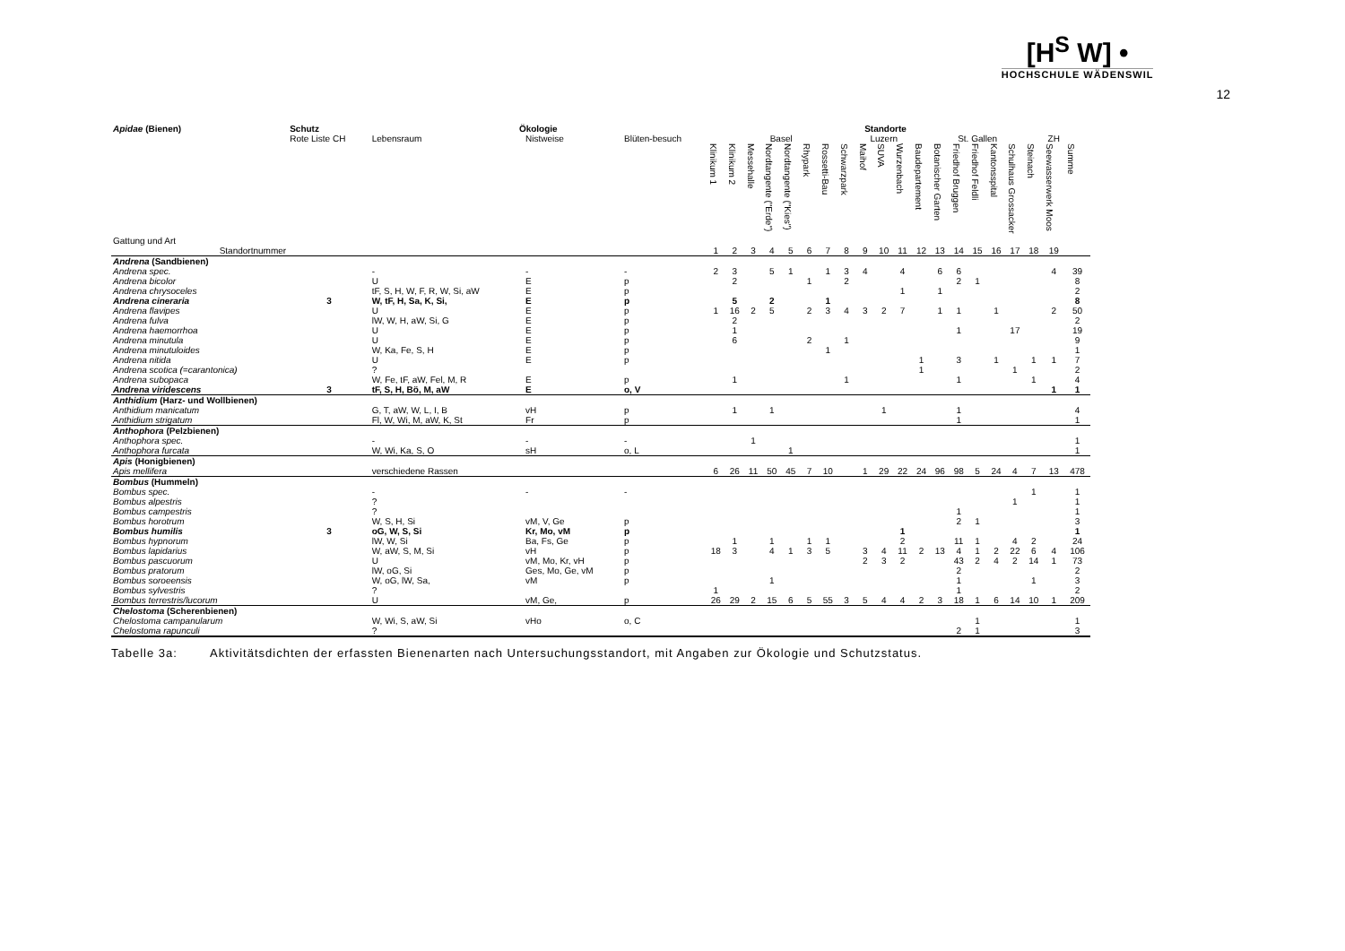[H<sup>S</sup> W] •
HOCHSCHULE WÄDENSWIL
12
| Apidae (Bienen) | Schutz | Ökologie | | | Standorte | | | | | | | | | | | | | | | | | | | |
| --- | --- | --- | --- | --- | --- | --- | --- | --- | --- | --- | --- | --- | --- | --- | --- | --- | --- | --- | --- | --- | --- | --- | --- | --- |
| | Rote Liste CH | Lebensraum | Nistweise | Blüten-besuch | Basel | | | | | | | | Luzern | | | St. Gallen | | | | | | | ZH | |
| Gattung und Art | | | | | Klinikum 1 | Klinikum 2 | Messehalle | Nordtangente ("Erde") | Nordtangente ("Kies") | Rhypark | Rossetti-Bau | Schwarzpark | Maihof | SUVA | Wurzenbach | Baudepartement | Botanischer Garten | Friedhof Bruggen | Friedhof Feldli | Kantonsspital | Schulhaus Grossacker | Steinach | Seewasserwerk Moos | Summe |
| Standortnummer | | | | | 1 | 2 | 3 | 4 | 5 | 6 | 7 | 8 | 9 | 10 | 11 | 12 | 13 | 14 | 15 | 16 | 17 | 18 | 19 | |
| Andrena (Sandbienen) | | | | | | | | | | | | | | | | | | | | | | | | |
| Andrena spec. | | - | - | - | 2 | 3 | | 5 | 1 | | 1 | 3 | 4 | | 4 | | 6 | 6 | | | | | 4 | 39 |
| Andrena bicolor | | U | E | p | | 2 | | | | 1 | | 2 | | | | | | 2 | 1 | | | | | 8 |
| Andrena chrysoceles | | tF, S, H, W, F, R, W, Si, aW | E | p | | | | | | | | | | | 1 | | 1 | | | | | | | 2 |
| Andrena cineraria | 3 | W, tF, H, Sa, K, Si, | E | p | | 5 | | 2 | | | 1 | | | | | | | | | | | | | 8 |
| Andrena flavipes | | U | E | p | 1 | 16 | 2 | 5 | | 2 | 3 | 4 | 3 | 2 | 7 | | 1 | 1 | | 1 | | | 2 | 50 |
| Andrena fulva | | lW, W, H, aW, Si, G | E | p | | 2 | | | | | | | | | | | | | | | | | | 2 |
| Andrena haemorrhoa | | U | E | p | | 1 | | | | | | | | | | | | 1 | | | 17 | | | 19 |
| Andrena minutula | | U | E | p | | 6 | | | | 2 | | 1 | | | | | | | | | | | | 9 |
| Andrena minutuloides | | W, Ka, Fe, S, H | E | p | | | | | | | 1 | | | | | | | | | | | | | 1 |
| Andrena nitida | | U | E | p | | | | | | | | | | | | 1 | | 3 | | 1 | | 1 | 1 | 7 |
| Andrena scotica (=carantonica) | | ? | | | | | | | | | | | | | | 1 | | | | | 1 | | | 2 |
| Andrena subopaca | | W, Fe, tF, aW, Fel, M, R | E | p | | 1 | | | | | | 1 | | | | | | 1 | | | | 1 | | 4 |
| Andrena viridescens | 3 | tF, S, H, Bö, M, aW | E | o, V | | | | | | | | | | | | | | | | | | | 1 | 1 |
| Anthidium (Harz- und Wollbienen) | | | | | | | | | | | | | | | | | | | | | | | | |
| Anthidium manicatum | | G, T, aW, W, L, I, B | vH | p | | 1 | | 1 | | | | | | 1 | | | | 1 | | | | | | 4 |
| Anthidium strigatum | | Fl, W, Wi, M, aW, K, St | Fr | p | | | | | | | | | | | | | | 1 | | | | | | 1 |
| Anthophora (Pelzbienen) | | | | | | | | | | | | | | | | | | | | | | | | |
| Anthophora spec. | | - | - | - | | | 1 | | | | | | | | | | | | | | | | | 1 |
| Anthophora furcata | | W, Wi, Ka, S, O | sH | o, L | | | | | 1 | | | | | | | | | | | | | | | 1 |
| Apis (Honigbienen) | | | | | | | | | | | | | | | | | | | | | | | | |
| Apis mellifera | | verschiedene Rassen | | | 6 | 26 | 11 | 50 | 45 | 7 | 10 | | 1 | 29 | 22 | 24 | 96 | 98 | 5 | 24 | 4 | 7 | 13 | 478 |
| Bombus (Hummeln) | | | | | | | | | | | | | | | | | | | | | | | | |
| Bombus spec. | | - | - | - | | | | | | | | | | | | | | | | | | 1 | | 1 |
| Bombus alpestris | | ? | | | | | | | | | | | | | | | | | | | 1 | | | 1 |
| Bombus campestris | | ? | | | | | | | | | | | | | | | | 1 | | | | | | 1 |
| Bombus horotrum | | W, S, H, Si | vM, V, Ge | p | | | | | | | | | | | | | | 2 | 1 | | | | | 3 |
| Bombus humilis | 3 | oG, W, S, Si | Kr, Mo, vM | p | | | | | | | | | | | 1 | | | | | | | | | 1 |
| Bombus hypnorum | | lW, W, Si | Ba, Fs, Ge | p | | 1 | | 1 | | 1 | 1 | | | | 2 | | | 11 | 1 | | 4 | 2 | | 24 |
| Bombus lapidarius | | W, aW, S, M, Si | vH | p | 18 | 3 | | 4 | 1 | 3 | 5 | | 3 | 4 | 11 | 2 | 13 | 4 | 1 | 2 | 22 | 6 | 4 | 106 |
| Bombus pascuorum | | U | vM, Mo, Kr, vH | p | | | | | | | | | 2 | 3 | 2 | | | 43 | 2 | 4 | 2 | 14 | 1 | 73 |
| Bombus pratorum | | lW, oG, Si | Ges, Mo, Ge, vM | p | | | | | | | | | | | | | | 2 | | | | | | 2 |
| Bombus soroeensis | | W, oG, lW, Sa, | vM | p | | | | 1 | | | | | | | | | | 1 | | | | 1 | | 3 |
| Bombus sylvestris | | ? | | | 1 | | | | | | | | | | | | | 1 | | | | | | 2 |
| Bombus terrestris/lucorum | | U | vM, Ge, | p | 26 | 29 | 2 | 15 | 6 | 5 | 55 | 3 | 5 | 4 | 4 | 2 | 3 | 18 | 1 | 6 | 14 | 10 | 1 | 209 |
| Chelostoma (Scherenbienen) | | | | | | | | | | | | | | | | | | | | | | | | |
| Chelostoma campanularum | | W, Wi, S, aW, Si | vHo | o, C | | | | | | | | | | | | | | | 1 | | | | | 1 |
| Chelostoma rapunculi | | ? | | | | | | | | | | | | | | | | 2 | 1 | | | | | 3 |
Tabelle 3a: Aktivitätsdichten der erfassten Bienenarten nach Untersuchungsstandort, mit Angaben zur Ökologie und Schutzstatus.